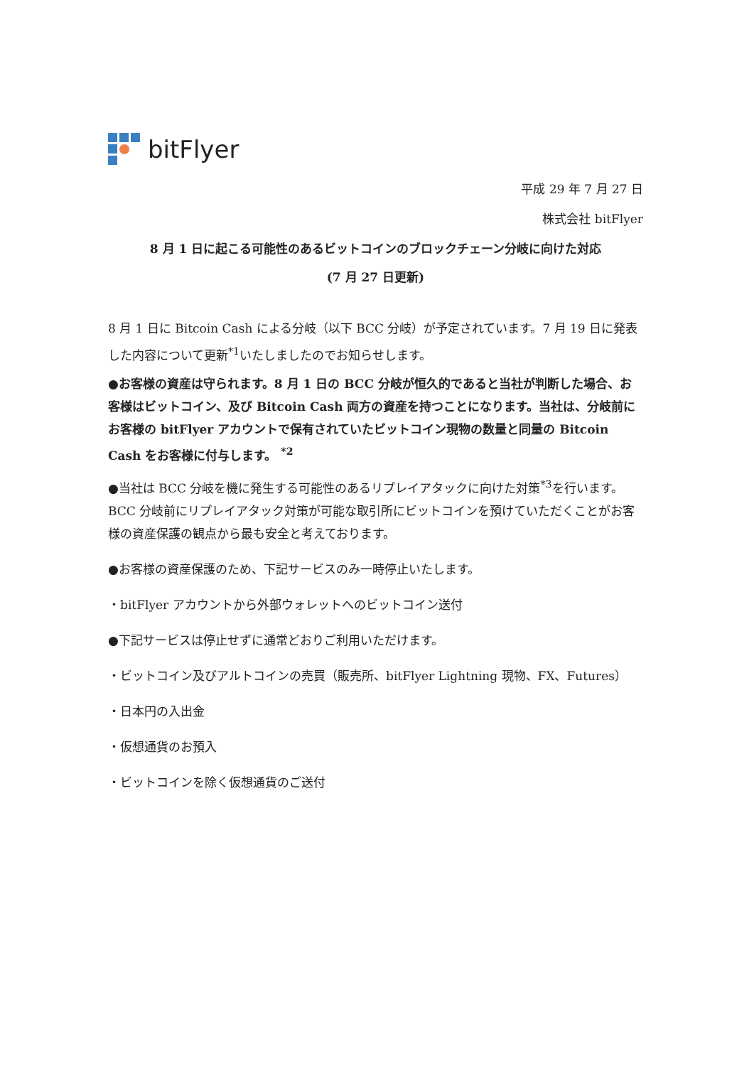bitFlyer
平成 29 年 7 月 27 日
株式会社 bitFlyer
8 月 1 日に起こる可能性のあるビットコインのブロックチェーン分岐に向けた対応
(7 月 27 日更新)
8 月 1 日に Bitcoin Cash による分岐（以下 BCC 分岐）が予定されています。7 月 19 日に発表した内容について更新<sup>*1</sup>いたしましたのでお知らせします。
●お客様の資産は守られます。8 月 1 日の BCC 分岐が恒久的であると当社が判断した場合、お客様はビットコイン、及び Bitcoin Cash 両方の資産を持つことになります。当社は、分岐前にお客様の bitFlyer アカウントで保有されていたビットコイン現物の数量と同量の Bitcoin Cash をお客様に付与します。 <sup>*2</sup>
●当社は BCC 分岐を機に発生する可能性のあるリプレイアタックに向けた対策<sup>*3</sup>を行います。BCC 分岐前にリプレイアタック対策が可能な取引所にビットコインを預けていただくことがお客様の資産保護の観点から最も安全と考えております。
●お客様の資産保護のため、下記サービスのみ一時停止いたします。
・bitFlyer アカウントから外部ウォレットへのビットコイン送付
●下記サービスは停止せずに通常どおりご利用いただけます。
・ビットコイン及びアルトコインの売買（販売所、bitFlyer Lightning 現物、FX、Futures）
・日本円の入出金
・仮想通貨のお預入
・ビットコインを除く仮想通貨のご送付